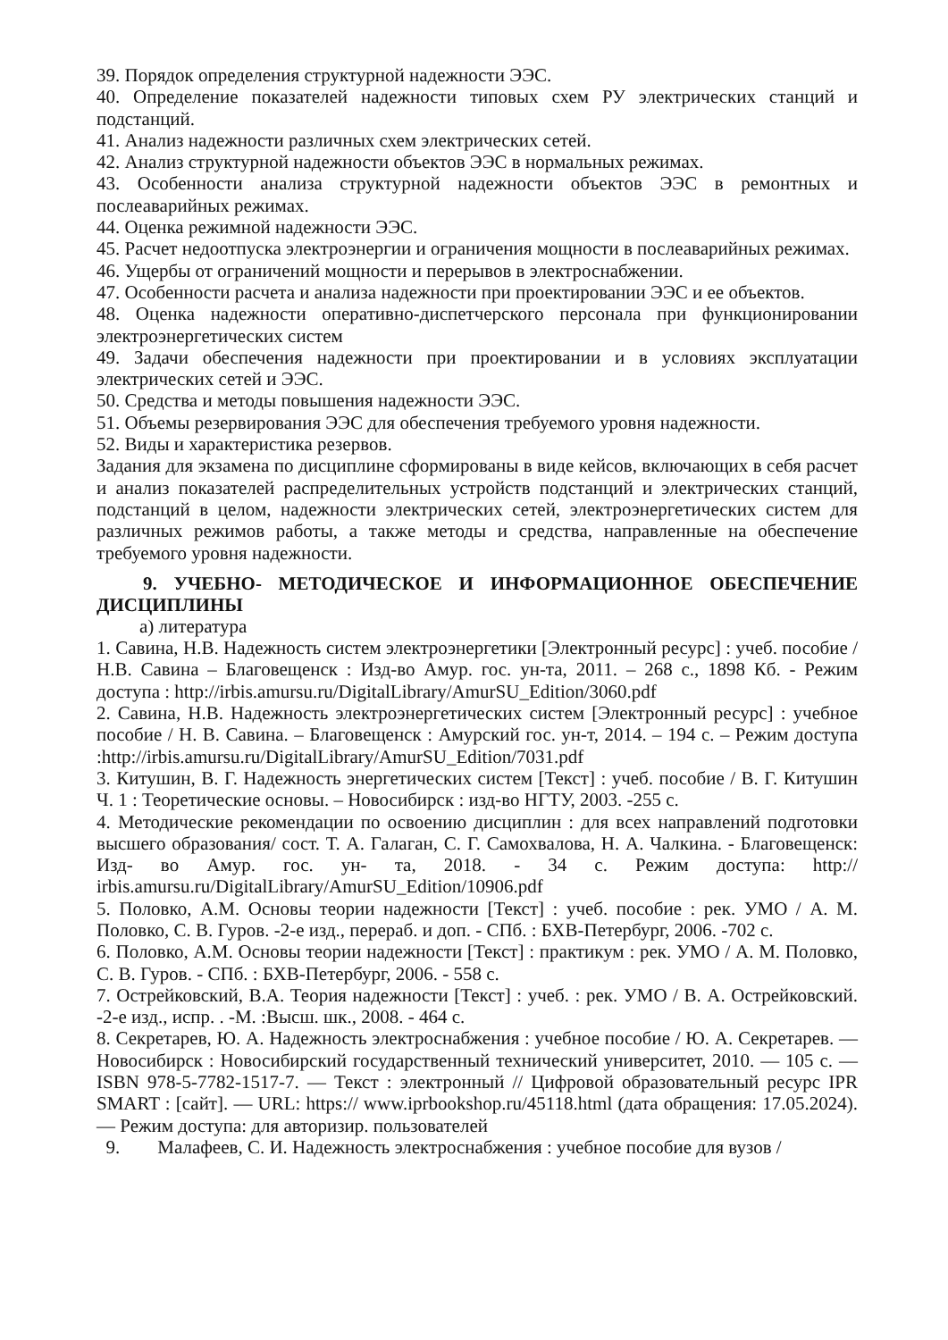39. Порядок определения структурной надежности ЭЭС.
40. Определение показателей надежности типовых схем РУ электрических станций и подстанций.
41. Анализ надежности различных схем электрических сетей.
42. Анализ структурной надежности объектов ЭЭС в нормальных режимах.
43. Особенности анализа структурной надежности объектов ЭЭС в ремонтных и послеаварийных режимах.
44. Оценка режимной надежности ЭЭС.
45. Расчет недоотпуска электроэнергии и ограничения мощности в послеаварийных режимах.
46. Ущербы от ограничений мощности и перерывов в электроснабжении.
47. Особенности расчета и анализа надежности при проектировании ЭЭС и ее объектов.
48. Оценка надежности оперативно-диспетчерского персонала при функционировании электроэнергетических систем
49. Задачи обеспечения надежности при проектировании и в условиях эксплуатации электрических сетей и ЭЭС.
50. Средства и методы повышения надежности ЭЭС.
51. Объемы резервирования ЭЭС для обеспечения требуемого уровня надежности.
52. Виды и характеристика резервов.
Задания для экзамена по дисциплине сформированы в виде кейсов, включающих в себя расчет и анализ показателей распределительных устройств подстанций и электрических станций, подстанций в целом, надежности электрических сетей, электроэнергетических систем для различных режимов работы, а также методы и средства, направленные на обеспечение требуемого уровня надежности.
9. УЧЕБНО- МЕТОДИЧЕСКОЕ И ИНФОРМАЦИОННОЕ ОБЕСПЕЧЕНИЕ ДИСЦИПЛИНЫ
а) литература
1. Савина, Н.В. Надежность систем электроэнергетики [Электронный ресурс] : учеб. пособие / Н.В. Савина – Благовещенск : Изд-во Амур. гос. ун-та, 2011. – 268 с., 1898 Кб. - Режим доступа : http://irbis.amursu.ru/DigitalLibrary/AmurSU_Edition/3060.pdf
2. Савина, Н.В. Надежность электроэнергетических систем [Электронный ресурс] : учебное пособие / Н. В. Савина. – Благовещенск : Амурский гос. ун-т, 2014. – 194 с. – Режим доступа :http://irbis.amursu.ru/DigitalLibrary/AmurSU_Edition/7031.pdf
3. Китушин, В. Г. Надежность энергетических систем [Текст] : учеб. пособие / В. Г. Китушин Ч. 1 : Теоретические основы. – Новосибирск : изд-во НГТУ, 2003. -255 с.
4. Методические рекомендации по освоению дисциплин : для всех направлений подготовки высшего образования/ сост. Т. А. Галаган, С. Г. Самохвалова, Н. А. Чалкина. - Благовещенск: Изд- во Амур. гос. ун- та, 2018. - 34 с. Режим доступа: http:// irbis.amursu.ru/DigitalLibrary/AmurSU_Edition/10906.pdf
5. Половко, А.М. Основы теории надежности [Текст] : учеб. пособие : рек. УМО / А. М. Половко, С. В. Гуров. -2-е изд., перераб. и доп. - СПб. : БХВ-Петербург, 2006. -702 с.
6. Половко, А.М. Основы теории надежности [Текст] : практикум : рек. УМО / А. М. Половко, С. В. Гуров. - СПб. : БХВ-Петербург, 2006. - 558 с.
7. Острейковский, В.А. Теория надежности [Текст] : учеб. : рек. УМО / В. А. Острейковский. -2-е изд., испр. . -М. :Высш. шк., 2008. - 464 с.
8. Секретарев, Ю. А. Надежность электроснабжения : учебное пособие / Ю. А. Секретарев. — Новосибирск : Новосибирский государственный технический университет, 2010. — 105 c. — ISBN 978-5-7782-1517-7. — Текст : электронный // Цифровой образовательный ресурс IPR SMART : [сайт]. — URL: https:// www.iprbookshop.ru/45118.html (дата обращения: 17.05.2024). — Режим доступа: для авторизир. пользователей
9. Малафеев, С. И. Надежность электроснабжения : учебное пособие для вузов /